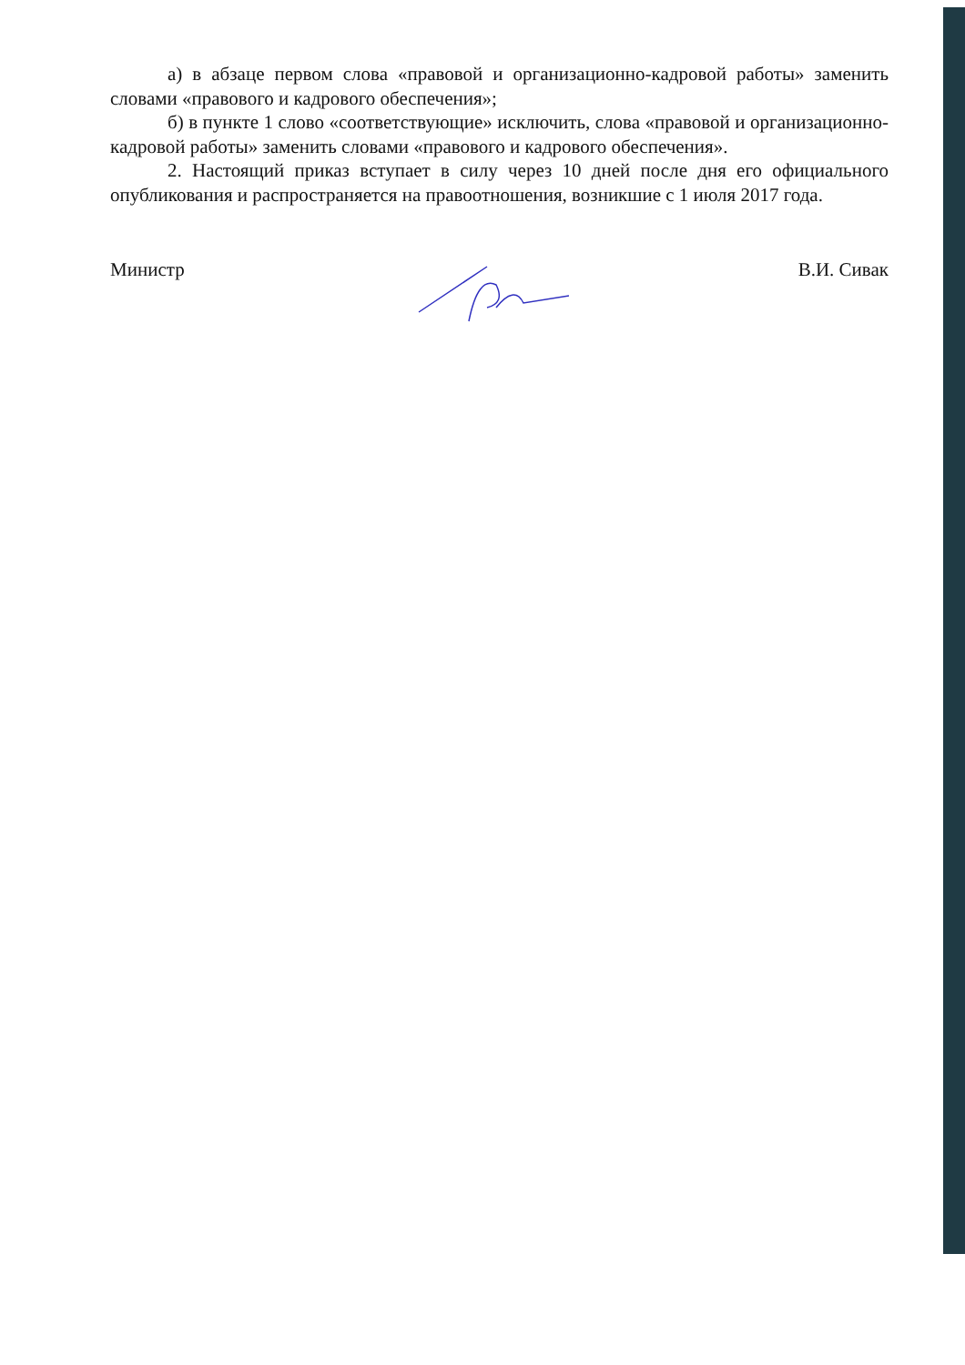а) в абзаце первом слова «правовой и организационно-кадровой работы» заменить словами «правового и кадрового обеспечения»;
б) в пункте 1 слово «соответствующие» исключить, слова «правовой и организационно-кадровой работы» заменить словами «правового и кадрового обеспечения».
2. Настоящий приказ вступает в силу через 10 дней после дня его официального опубликования и распространяется на правоотношения, возникшие с 1 июля 2017 года.
Министр В.И. Сивак